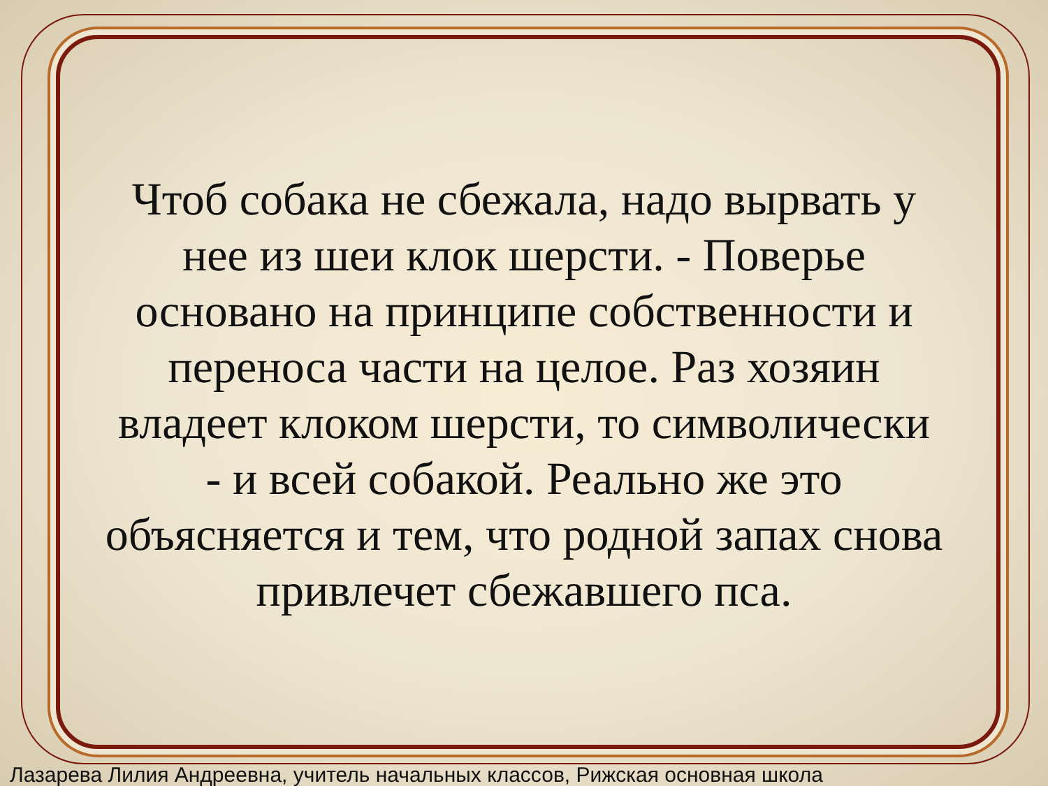Чтоб собака не сбежала, надо вырвать у нее из шеи клок шерсти. - Поверье основано на принципе собственности и переноса части на целое. Раз хозяин владеет клоком шерсти, то символически - и всей собакой. Реально же это объясняется и тем, что родной запах снова привлечет сбежавшего пса.
Лазарева Лилия Андреевна, учитель начальных классов, Рижская основная школа